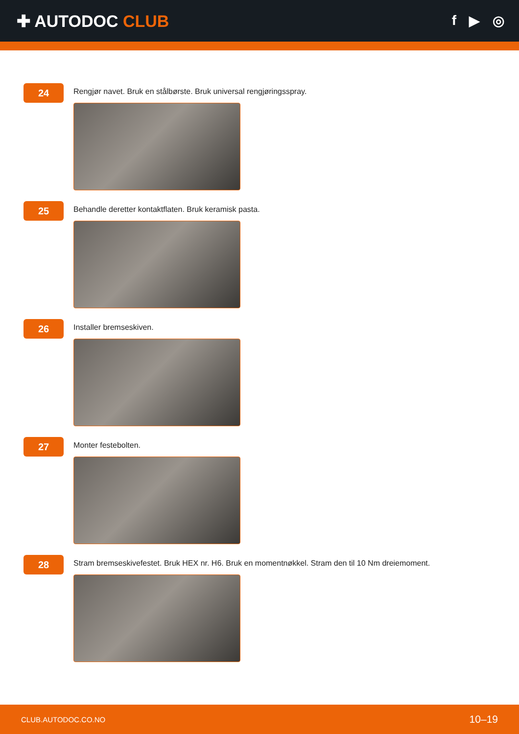✚ AUTODOC CLUB
f ▶ ◎
24
Rengjør navet. Bruk en stålbørste. Bruk universal rengjøringsspray.
25
Behandle deretter kontaktflaten. Bruk keramisk pasta.
26
Installer bremseskiven.
27
Monter festebolten.
28
Stram bremseskivefestet. Bruk HEX nr. H6. Bruk en momentnøkkel. Stram den til 10 Nm dreiemoment.
CLUB.AUTODOC.CO.NO 10–19